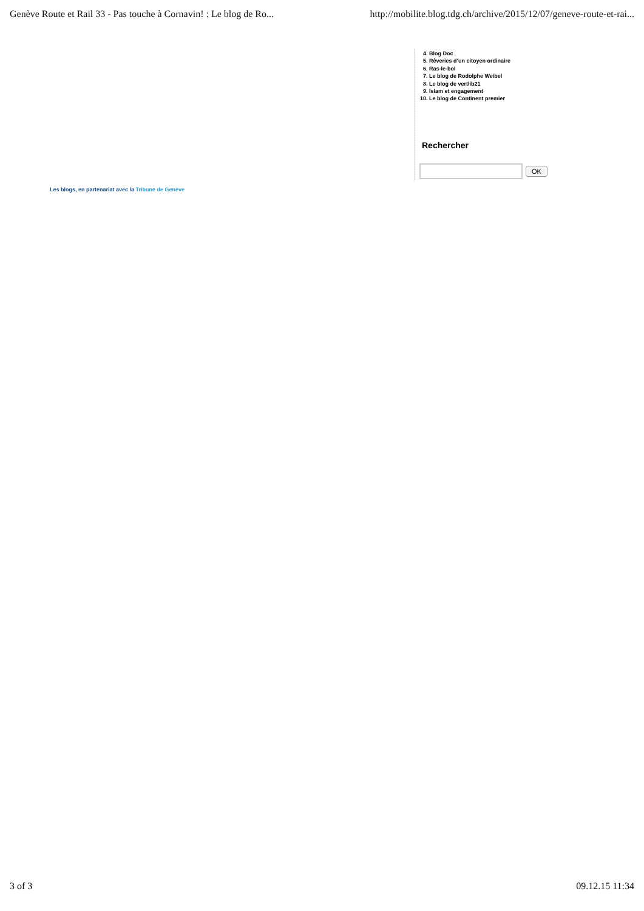Genève Route et Rail 33 - Pas touche à Cornavin! : Le blog de Ro... http://mobilite.blog.tdg.ch/archive/2015/12/07/geneve-route-et-rai...
4. Blog Doc
5. Rêveries d’un citoyen ordinaire
6. Ras-le-bol
7. Le blog de Rodolphe Weibel
8. Le blog de vertlib21
9. Islam et engagement
10. Le blog de Continent premier
Rechercher
OK
Les blogs, en partenariat avec la Tribune de Genève
3 of 3 09.12.15 11:34